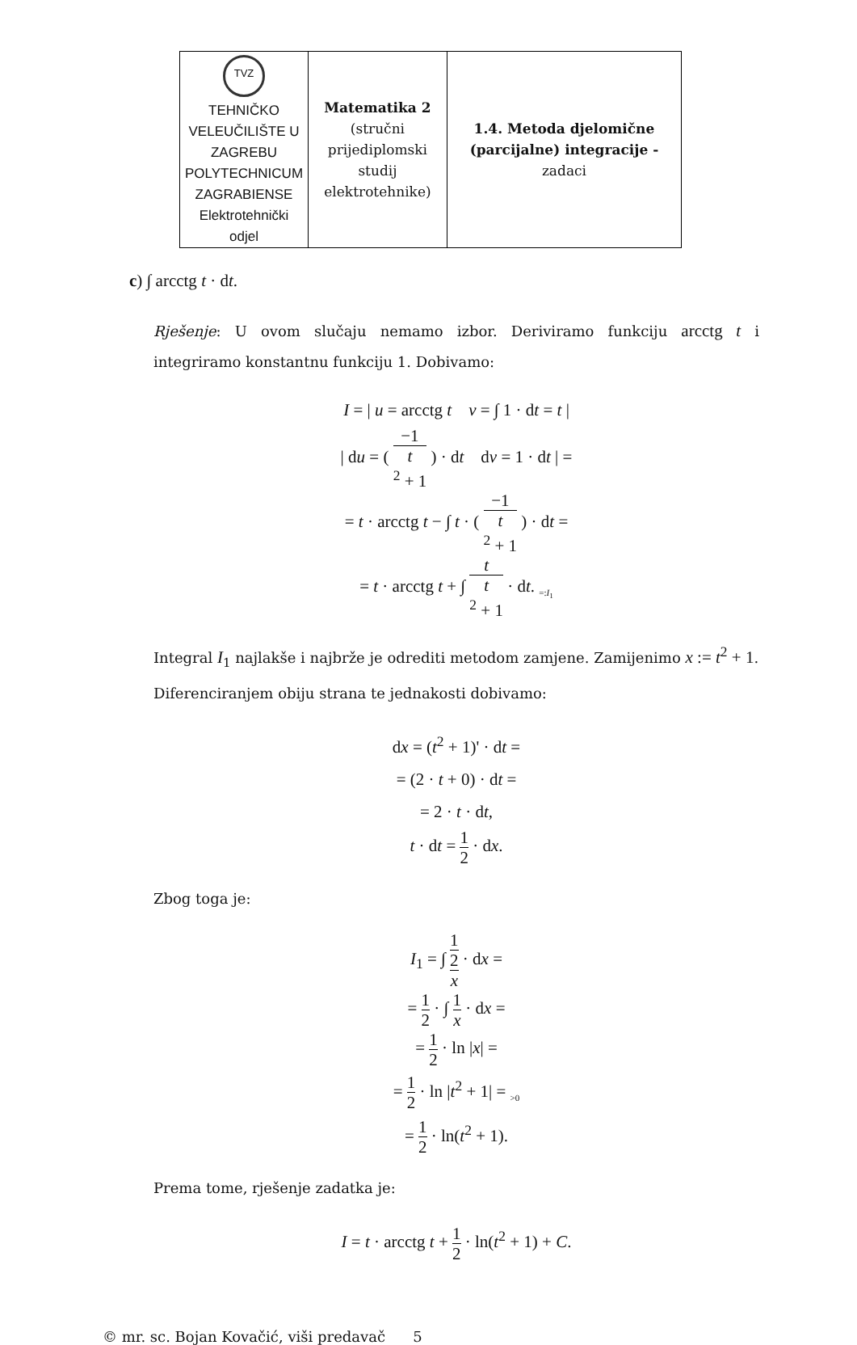| TVZ TEHNIČKO VELEUČILIŠTE U ZAGREBU POLYTECHNICUM ZAGRABIENSE Elektrotehnički odjel | Matematika 2 (stručni prijediplomski studij elektrotehnike) | 1.4. Metoda djelomične (parcijalne) integracije - zadaci |
c) ∫ arcctg t · dt.
Rješenje: U ovom slučaju nemamo izbor. Deriviramo funkciju arcctg t i integriramo konstantnu funkciju 1. Dobivamo:
I = | u = arcctg t v = ∫ 1 · dt = t |
| du = ( −1 t
<sup>2</sup> + 1 ) · dt dv = 1 · dt | =
= t · arcctg t − ∫ t · ( −1 t
<sup>2</sup> + 1 ) · dt =
= t · arcctg t + ∫ t t
<sup>2</sup> + 1 · dt. <sub>=:I<sub>1</sub></sub>
Integral I<sub>1</sub> najlakše i najbrže je odrediti metodom zamjene. Zamijenimo x := t<sup>2</sup> + 1. Diferenciranjem obiju strana te jednakosti dobivamo:
dx = (t<sup>2</sup> + 1)' · dt =
= (2 · t + 0) · dt =
= 2 · t · dt,
t · dt = 1 2 · dx.
Zbog toga je:
I<sub>1</sub> = ∫ 1
2 x · dx =
= 1 2 · ∫ 1 x · dx =
= 1 2 · ln |x| =
= 1 2 · ln |t<sup>2</sup> + 1| = <sub>>0</sub>
= 1 2 · ln(t<sup>2</sup> + 1).
Prema tome, rješenje zadatka je:
I = t · arcctg t + 1 2 · ln(t<sup>2</sup> + 1) + C.
© mr. sc. Bojan Kovačić, viši predavač 5